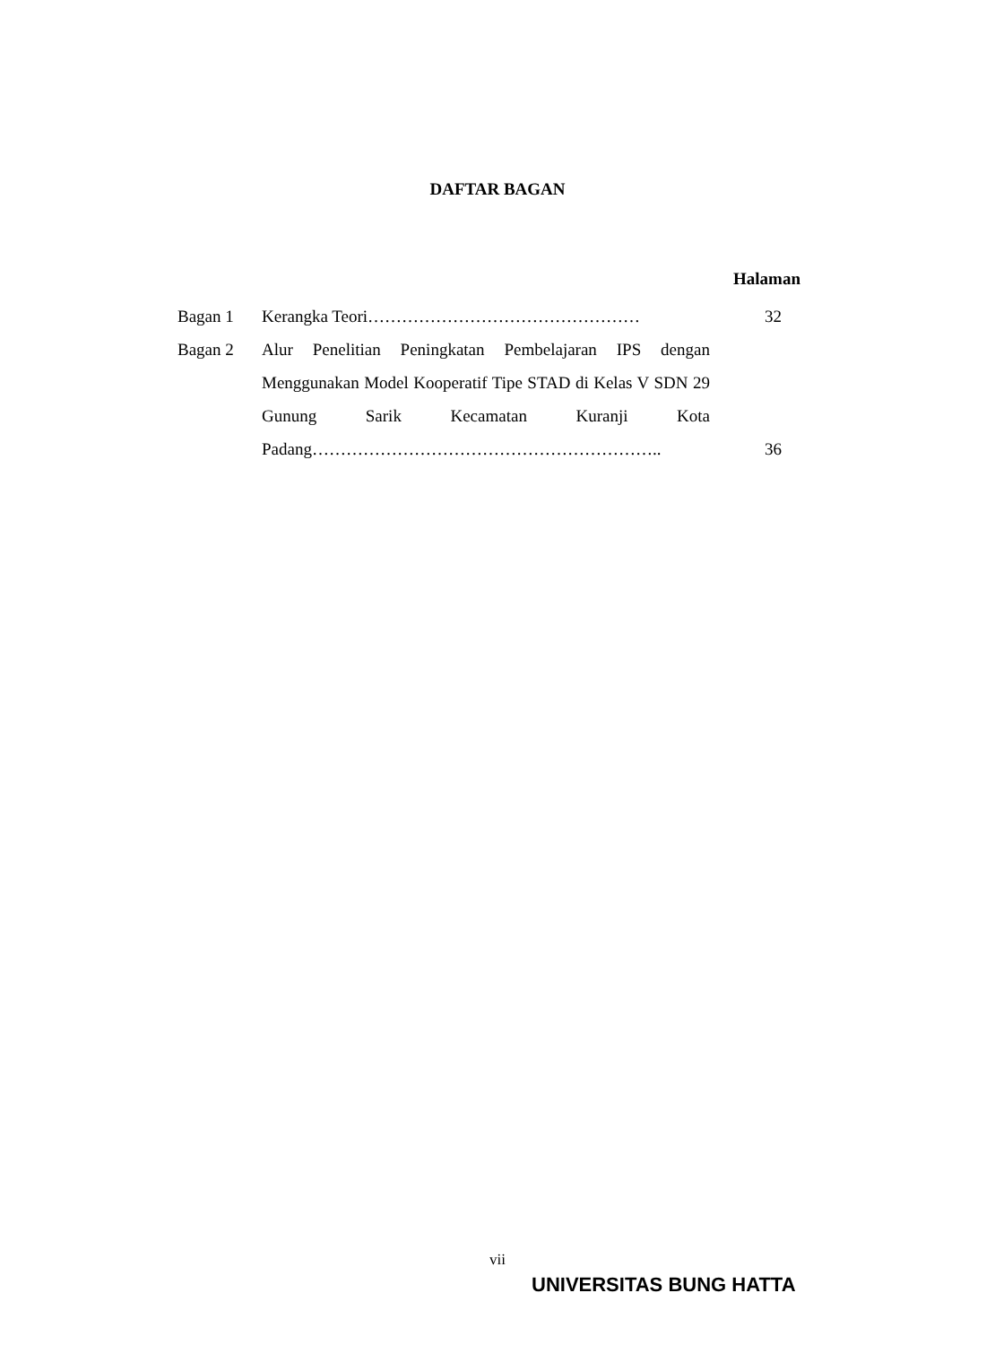DAFTAR BAGAN
Halaman
| Bagan 1 | Kerangka Teori………………………………………… | 32 |
| Bagan 2 | Alur Penelitian Peningkatan Pembelajaran IPS dengan Menggunakan Model Kooperatif Tipe STAD di Kelas V SDN 29 Gunung Sarik Kecamatan Kuranji Kota Padang…………………………………………………….. | 36 |
vii
UNIVERSITAS BUNG HATTA